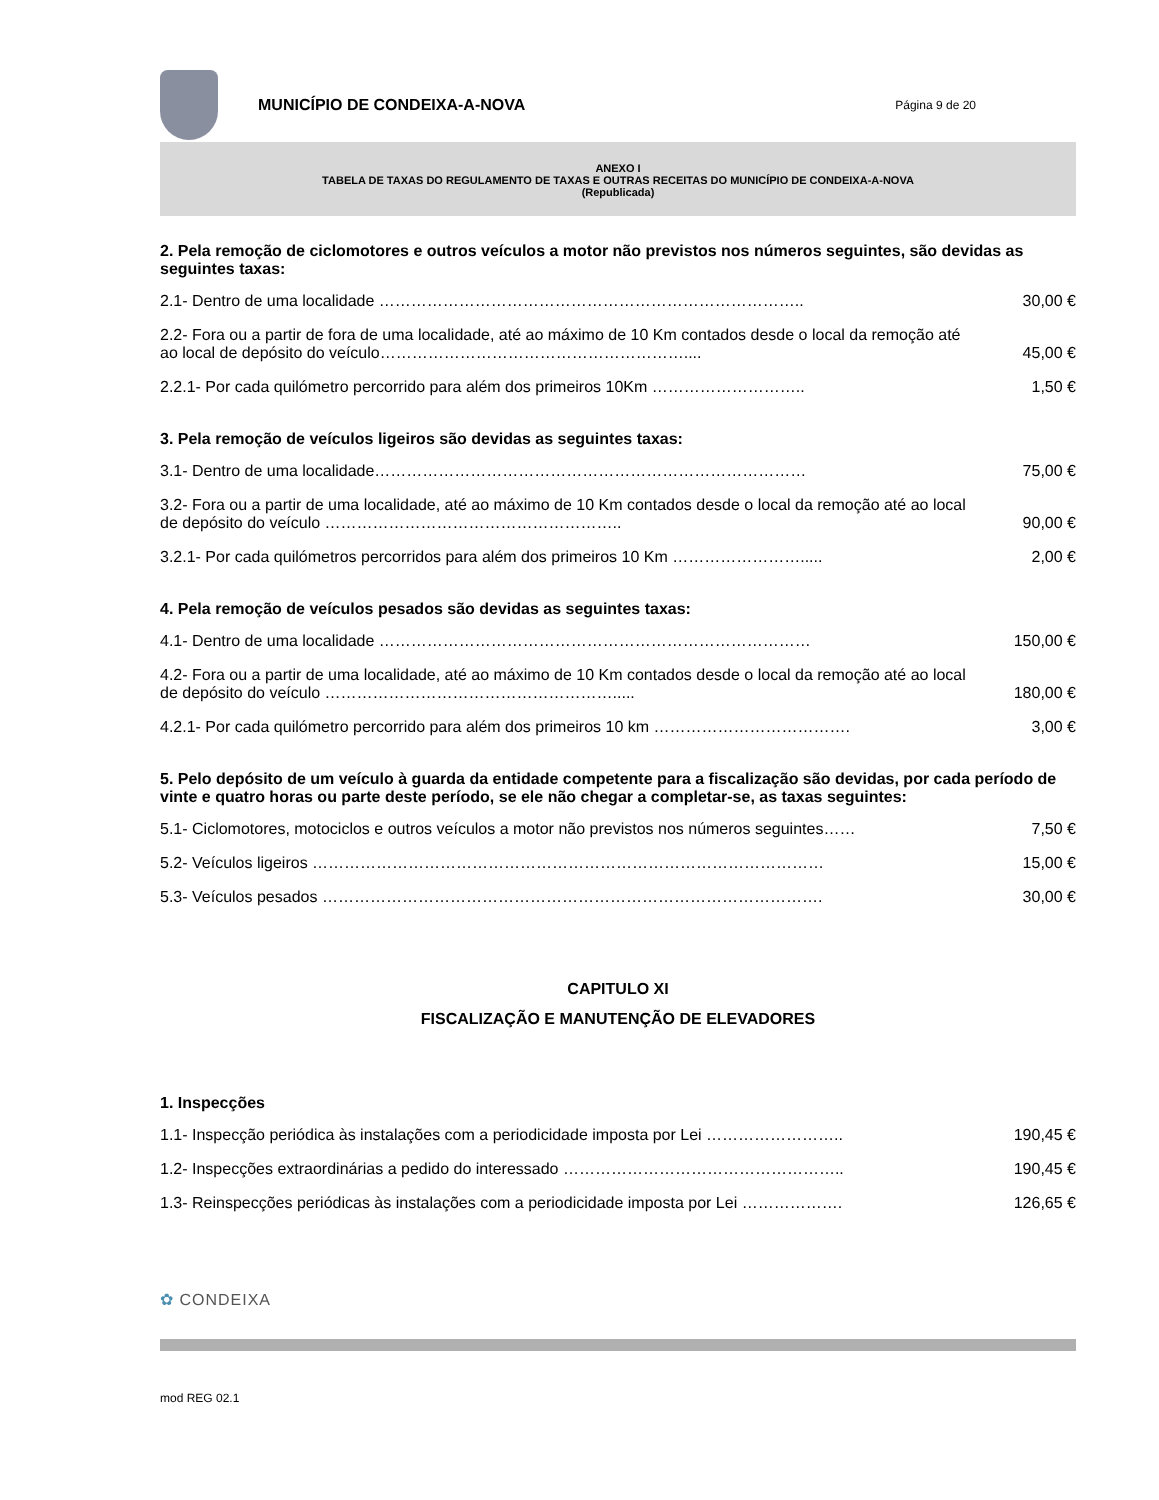MUNICÍPIO DE CONDEIXA-A-NOVA Página 9 de 20
ANEXO I
TABELA DE TAXAS DO REGULAMENTO DE TAXAS E OUTRAS RECEITAS DO MUNICÍPIO DE CONDEIXA-A-NOVA
(Republicada)
2. Pela remoção de ciclomotores e outros veículos a motor não previstos nos números seguintes, são devidas as seguintes taxas:
| 2.1- Dentro de uma localidade …………………………………………………………………….. | 30,00 € |
| 2.2- Fora ou a partir de fora de uma localidade, até ao máximo de 10 Km contados desde o local da remoção até ao local de depósito do veículo………………………………………………….... | 45,00 € |
| 2.2.1- Por cada quilómetro percorrido para além dos primeiros 10Km ……………………….. | 1,50 € |
3. Pela remoção de veículos ligeiros são devidas as seguintes taxas:
| 3.1- Dentro de uma localidade……………………………………………………………………… | 75,00 € |
| 3.2- Fora ou a partir de uma localidade, até ao máximo de 10 Km contados desde o local da remoção até ao local de depósito do veículo ……………………………………………….. | 90,00 € |
| 3.2.1- Por cada quilómetros percorridos para além dos primeiros 10 Km ……………………..... | 2,00 € |
4. Pela remoção de veículos pesados são devidas as seguintes taxas:
| 4.1- Dentro de uma localidade ……………………………………………………………………… | 150,00 € |
| 4.2- Fora ou a partir de uma localidade, até ao máximo de 10 Km contados desde o local da remoção até ao local de depósito do veículo ………………………………………………..... | 180,00 € |
| 4.2.1- Por cada quilómetro percorrido para além dos primeiros 10 km ………………………………. | 3,00 € |
5. Pelo depósito de um veículo à guarda da entidade competente para a fiscalização são devidas, por cada período de vinte e quatro horas ou parte deste período, se ele não chegar a completar-se, as taxas seguintes:
| 5.1- Ciclomotores, motociclos e outros veículos a motor não previstos nos números seguintes…… | 7,50 € |
| 5.2- Veículos ligeiros …………………………………………………………………………………… | 15,00 € |
| 5.3- Veículos pesados …………………………………………………………………………………. | 30,00 € |
CAPITULO XI
FISCALIZAÇÃO E MANUTENÇÃO DE ELEVADORES
1. Inspecções
| 1.1- Inspecção periódica às instalações com a periodicidade imposta por Lei …………………….. | 190,45 € |
| 1.2- Inspecções extraordinárias a pedido do interessado …………………………………………….. | 190,45 € |
| 1.3- Reinspecções periódicas às instalações com a periodicidade imposta por Lei ………………. | 126,65 € |
✿ CONDEIXA
mod REG 02.1